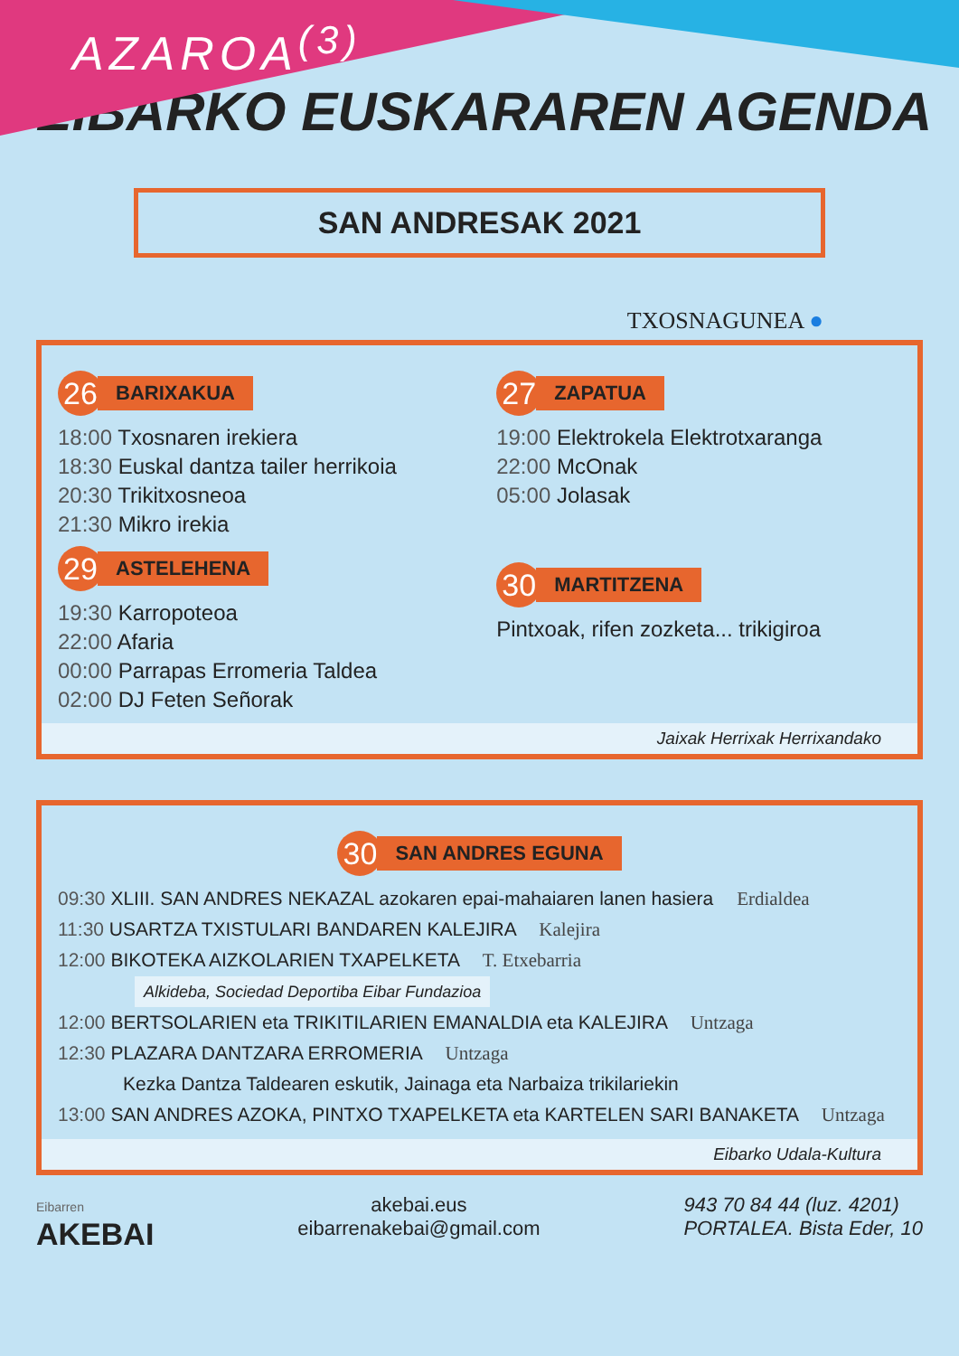AZAROA<sup>(3)</sup>
EIBARKO EUSKARAREN AGENDA
SAN ANDRESAK 2021
TXOSNAGUNEA ●
26
BARIXAKUA
18:00 Txosnaren irekiera
18:30 Euskal dantza tailer herrikoia
20:30 Trikitxosneoa
21:30 Mikro irekia
29
ASTELEHENA
19:30 Karropoteoa
22:00 Afaria
00:00 Parrapas Erromeria Taldea
02:00 DJ Feten Señorak
27
ZAPATUA
19:00 Elektrokela Elektrotxaranga
22:00 McOnak
05:00 Jolasak
30
MARTITZENA
Pintxoak, rifen zozketa... trikigiroa
Jaixak Herrixak Herrixandako
30
SAN ANDRES EGUNA
09:30 XLIII. SAN ANDRES NEKAZAL azokaren epai-mahaiaren lanen hasiera Erdialdea
11:30 USARTZA TXISTULARI BANDAREN KALEJIRA Kalejira
12:00 BIKOTEKA AIZKOLARIEN TXAPELKETA T. Etxebarria
Alkideba, Sociedad Deportiba Eibar Fundazioa
12:00 BERTSOLARIEN eta TRIKITILARIEN EMANALDIA eta KALEJIRA Untzaga
12:30 PLAZARA DANTZARA ERROMERIA Untzaga
Kezka Dantza Taldearen eskutik, Jainaga eta Narbaiza trikilariekin
13:00 SAN ANDRES AZOKA, PINTXO TXAPELKETA eta KARTELEN SARI BANAKETA Untzaga
Eibarko Udala-Kultura
Eibarren
AKEBAI
akebai.eus
eibarrenakebai@gmail.com
943 70 84 44 (luz. 4201)
PORTALEA. Bista Eder, 10